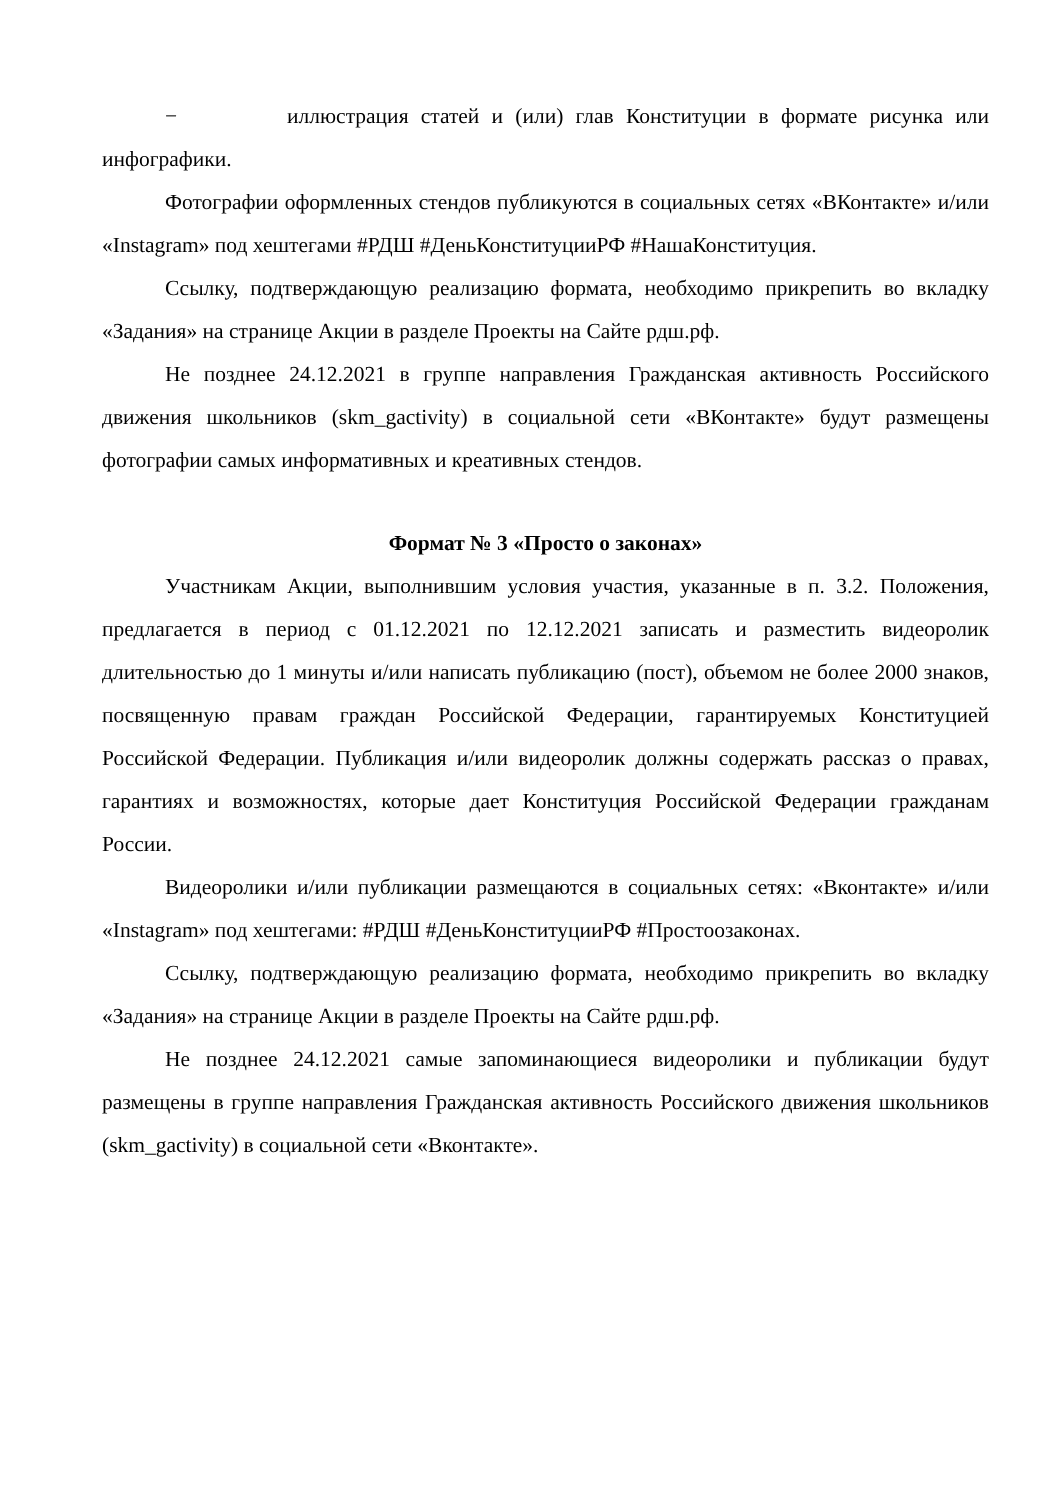− иллюстрация статей и (или) глав Конституции в формате рисунка или инфографики.
Фотографии оформленных стендов публикуются в социальных сетях «ВКонтакте» и/или «Instagram» под хештегами #РДШ #ДеньКонституцииРФ #НашаКонституция.
Ссылку, подтверждающую реализацию формата, необходимо прикрепить во вкладку «Задания» на странице Акции в разделе Проекты на Сайте рдш.рф.
Не позднее 24.12.2021 в группе направления Гражданская активность Российского движения школьников (skm_gactivity) в социальной сети «ВКонтакте» будут размещены фотографии самых информативных и креативных стендов.
Формат № 3 «Просто о законах»
Участникам Акции, выполнившим условия участия, указанные в п. 3.2. Положения, предлагается в период с 01.12.2021 по 12.12.2021 записать и разместить видеоролик длительностью до 1 минуты и/или написать публикацию (пост), объемом не более 2000 знаков, посвященную правам граждан Российской Федерации, гарантируемых Конституцией Российской Федерации. Публикация и/или видеоролик должны содержать рассказ о правах, гарантиях и возможностях, которые дает Конституция Российской Федерации гражданам России.
Видеоролики и/или публикации размещаются в социальных сетях: «Вконтакте» и/или «Instagram» под хештегами: #РДШ #ДеньКонституцииРФ #Простоозаконах.
Ссылку, подтверждающую реализацию формата, необходимо прикрепить во вкладку «Задания» на странице Акции в разделе Проекты на Сайте рдш.рф.
Не позднее 24.12.2021 самые запоминающиеся видеоролики и публикации будут размещены в группе направления Гражданская активность Российского движения школьников (skm_gactivity) в социальной сети «Вконтакте».